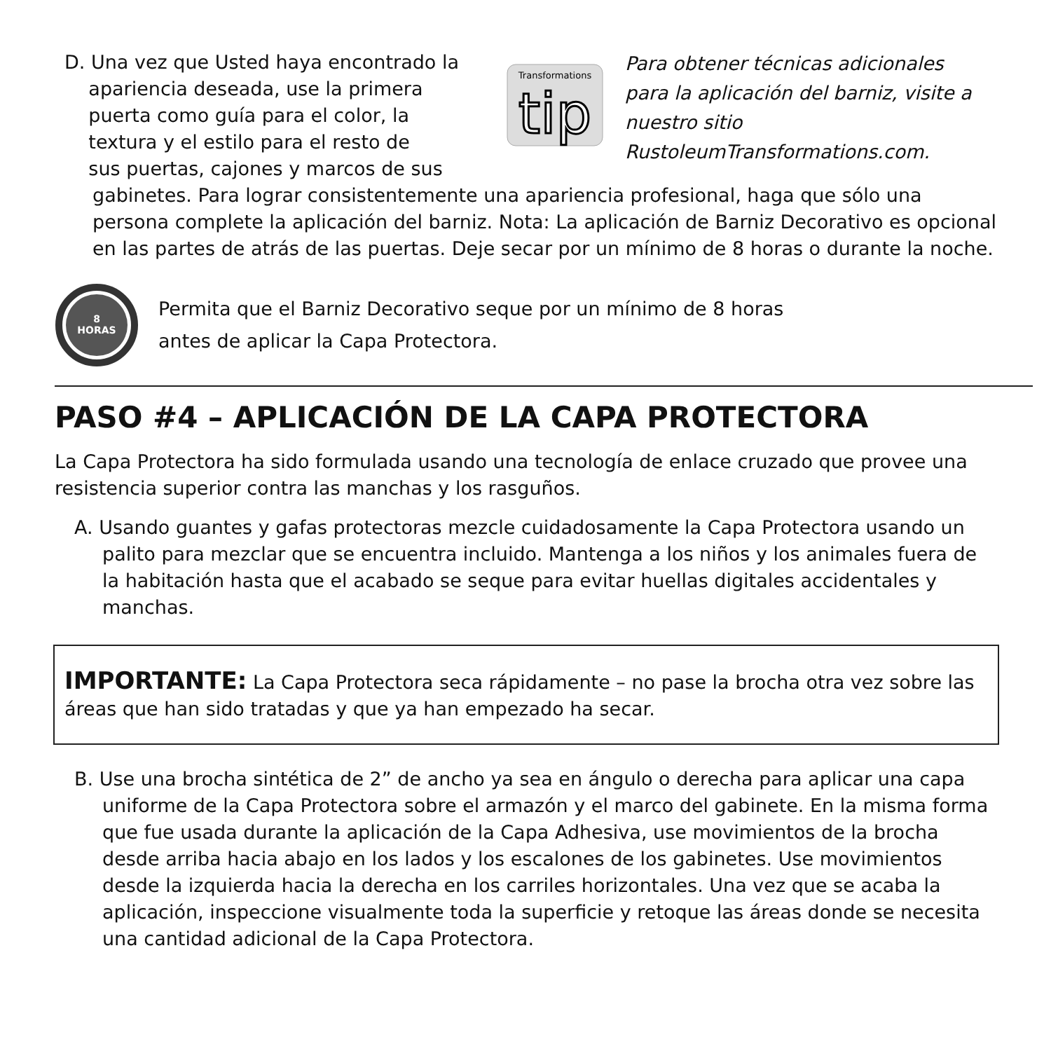D. Una vez que Usted haya encontrado la
apariencia deseada, use la primera
puerta como guía para el color, la
textura y el estilo para el resto de
sus puertas, cajones y marcos de sus
Transformations
tip
Para obtener técnicas adicionales para la aplicación del barniz, visite a nuestro sitio RustoleumTransformations.com.
gabinetes. Para lograr consistentemente una apariencia profesional, haga que sólo una persona complete la aplicación del barniz. Nota: La aplicación de Barniz Decorativo es opcional en las partes de atrás de las puertas. Deje secar por un mínimo de 8 horas o durante la noche.
8
HORAS
Permita que el Barniz Decorativo seque por un mínimo de 8 horas
antes de aplicar la Capa Protectora.
PASO #4 – APLICACIÓN DE LA CAPA PROTECTORA
La Capa Protectora ha sido formulada usando una tecnología de enlace cruzado que provee una resistencia superior contra las manchas y los rasguños.
A. Usando guantes y gafas protectoras mezcle cuidadosamente la Capa Protectora usando un palito para mezclar que se encuentra incluido. Mantenga a los niños y los animales fuera de la habitación hasta que el acabado se seque para evitar huellas digitales accidentales y manchas.
IMPORTANTE: La Capa Protectora seca rápidamente – no pase la brocha otra vez sobre las áreas que han sido tratadas y que ya han empezado ha secar.
B. Use una brocha sintética de 2” de ancho ya sea en ángulo o derecha para aplicar una capa uniforme de la Capa Protectora sobre el armazón y el marco del gabinete. En la misma forma que fue usada durante la aplicación de la Capa Adhesiva, use movimientos de la brocha desde arriba hacia abajo en los lados y los escalones de los gabinetes. Use movimientos desde la izquierda hacia la derecha en los carriles horizontales. Una vez que se acaba la aplicación, inspeccione visualmente toda la superficie y retoque las áreas donde se necesita una cantidad adicional de la Capa Protectora.